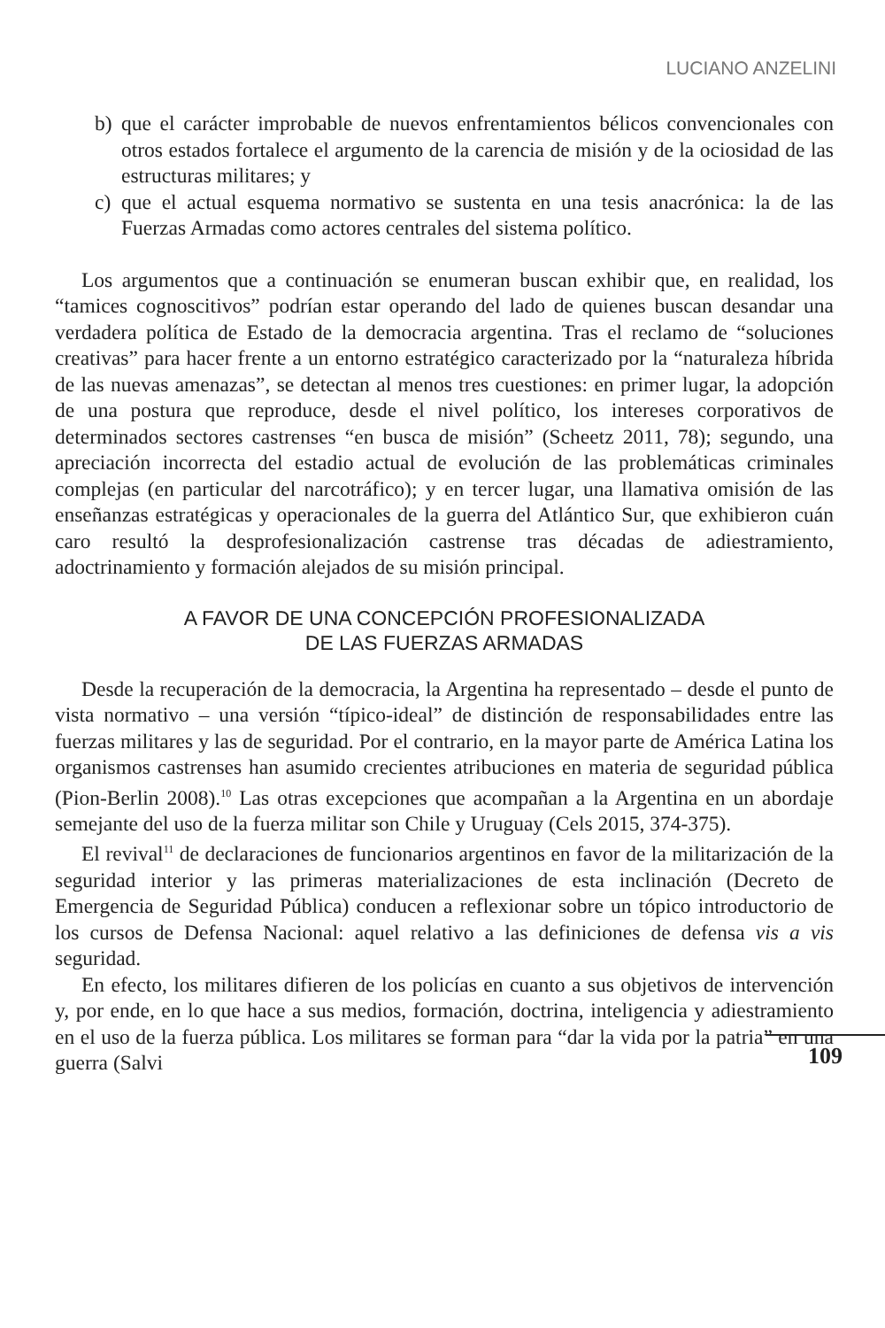LUCIANO ANZELINI
b) que el carácter improbable de nuevos enfrentamientos bélicos convencionales con otros estados fortalece el argumento de la carencia de misión y de la ociosidad de las estructuras militares; y
c) que el actual esquema normativo se sustenta en una tesis anacrónica: la de las Fuerzas Armadas como actores centrales del sistema político.
Los argumentos que a continuación se enumeran buscan exhibir que, en realidad, los “tamices cognoscitivos” podrían estar operando del lado de quienes buscan desandar una verdadera política de Estado de la democracia argentina. Tras el reclamo de “soluciones creativas” para hacer frente a un entorno estratégico caracterizado por la “naturaleza híbrida de las nuevas amenazas”, se detectan al menos tres cuestiones: en primer lugar, la adopción de una postura que reproduce, desde el nivel político, los intereses corporativos de determinados sectores castrenses “en busca de misión” (Scheetz 2011, 78); segundo, una apreciación incorrecta del estadio actual de evolución de las problemáticas criminales complejas (en particular del narcotráfico); y en tercer lugar, una llamativa omisión de las enseñanzas estratégicas y operacionales de la guerra del Atlántico Sur, que exhibieron cuán caro resultó la desprofesionalización castrense tras décadas de adiestramiento, adoctrinamiento y formación alejados de su misión principal.
A FAVOR DE UNA CONCEPCIÓN PROFESIONALIZADA
DE LAS FUERZAS ARMADAS
Desde la recuperación de la democracia, la Argentina ha representado – desde el punto de vista normativo – una versión “típico-ideal” de distinción de responsabilidades entre las fuerzas militares y las de seguridad. Por el contrario, en la mayor parte de América Latina los organismos castrenses han asumido crecientes atribuciones en materia de seguridad pública (Pion-Berlin 2008).<sup>10</sup> Las otras excepciones que acompañan a la Argentina en un abordaje semejante del uso de la fuerza militar son Chile y Uruguay (Cels 2015, 374-375).
El revival<sup>11</sup> de declaraciones de funcionarios argentinos en favor de la militarización de la seguridad interior y las primeras materializaciones de esta inclinación (Decreto de Emergencia de Seguridad Pública) conducen a reflexionar sobre un tópico introductorio de los cursos de Defensa Nacional: aquel relativo a las definiciones de defensa vis a vis seguridad.
En efecto, los militares difieren de los policías en cuanto a sus objetivos de intervención y, por ende, en lo que hace a sus medios, formación, doctrina, inteligencia y adiestramiento en el uso de la fuerza pública. Los militares se forman para “dar la vida por la patria” en una guerra (Salvi
109